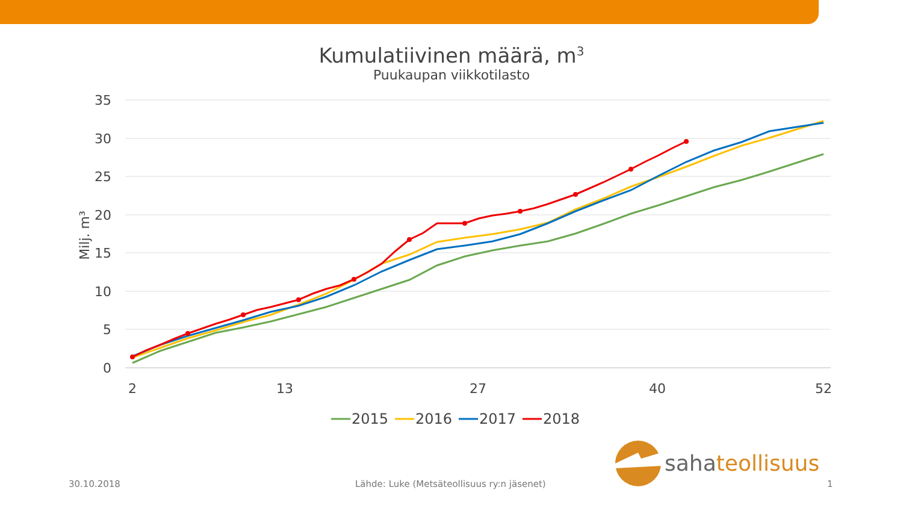Kumulatiivinen määrä, m<sup>3</sup>
Puukaupan viikkotilasto
35
30
25
20
15
10
5
0
Milj. m³
2
13
27
40
52
2015
2016
2017
2018
sahateollisuus
30.10.2018 Lähde: Luke (Metsäteollisuus ry:n jäsenet) 1